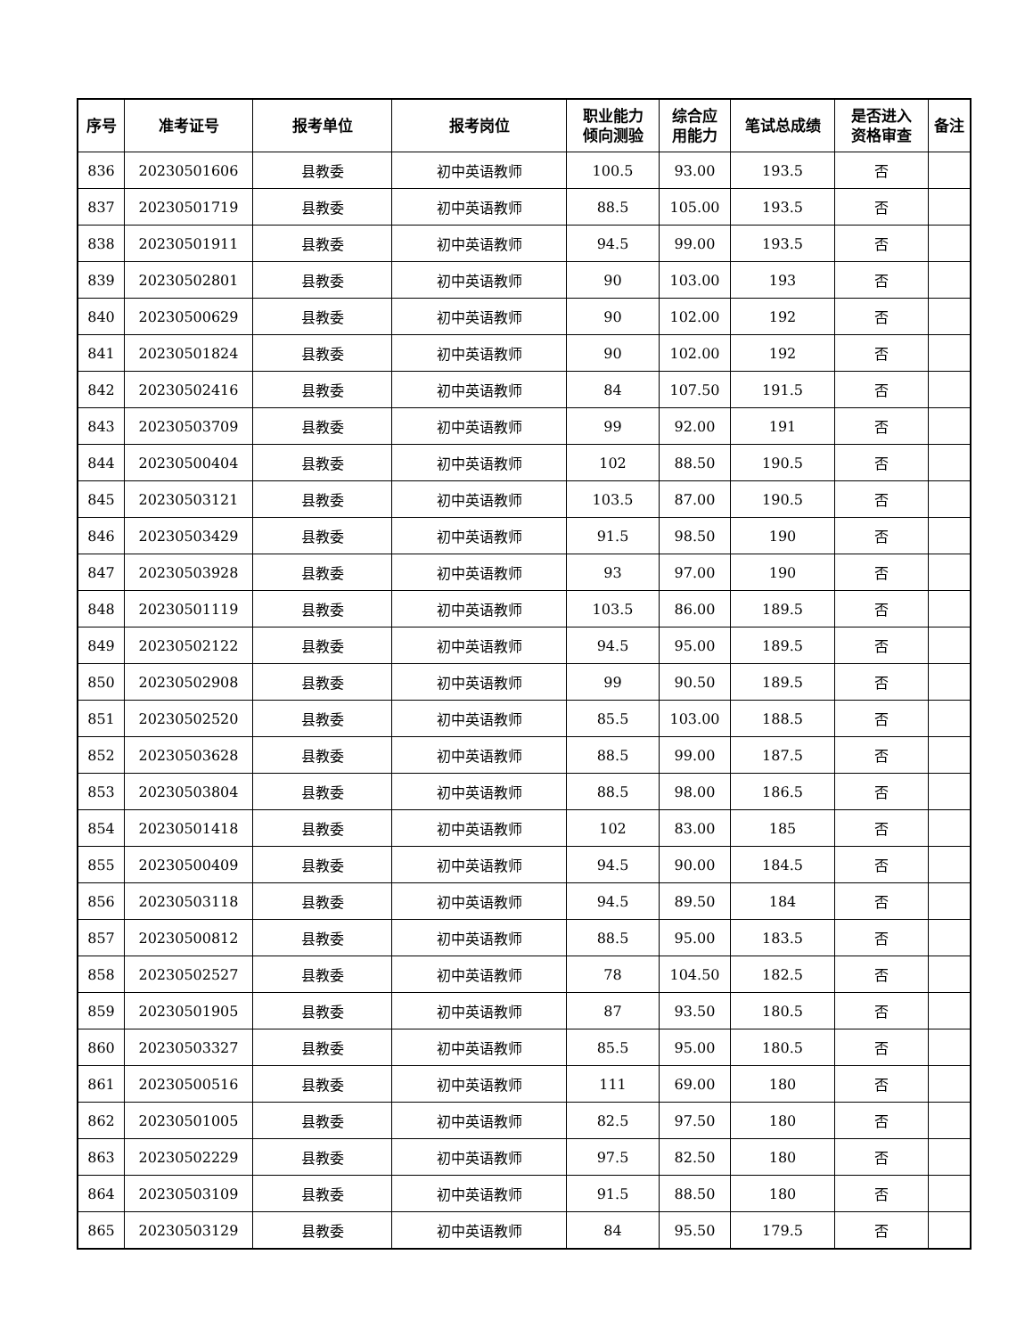| 序号 | 准考证号 | 报考单位 | 报考岗位 | 职业能力 倾向测验 | 综合应 用能力 | 笔试总成绩 | 是否进入 资格审查 | 备注 |
| --- | --- | --- | --- | --- | --- | --- | --- | --- |
| 836 | 20230501606 | 县教委 | 初中英语教师 | 100.5 | 93.00 | 193.5 | 否 | |
| 837 | 20230501719 | 县教委 | 初中英语教师 | 88.5 | 105.00 | 193.5 | 否 | |
| 838 | 20230501911 | 县教委 | 初中英语教师 | 94.5 | 99.00 | 193.5 | 否 | |
| 839 | 20230502801 | 县教委 | 初中英语教师 | 90 | 103.00 | 193 | 否 | |
| 840 | 20230500629 | 县教委 | 初中英语教师 | 90 | 102.00 | 192 | 否 | |
| 841 | 20230501824 | 县教委 | 初中英语教师 | 90 | 102.00 | 192 | 否 | |
| 842 | 20230502416 | 县教委 | 初中英语教师 | 84 | 107.50 | 191.5 | 否 | |
| 843 | 20230503709 | 县教委 | 初中英语教师 | 99 | 92.00 | 191 | 否 | |
| 844 | 20230500404 | 县教委 | 初中英语教师 | 102 | 88.50 | 190.5 | 否 | |
| 845 | 20230503121 | 县教委 | 初中英语教师 | 103.5 | 87.00 | 190.5 | 否 | |
| 846 | 20230503429 | 县教委 | 初中英语教师 | 91.5 | 98.50 | 190 | 否 | |
| 847 | 20230503928 | 县教委 | 初中英语教师 | 93 | 97.00 | 190 | 否 | |
| 848 | 20230501119 | 县教委 | 初中英语教师 | 103.5 | 86.00 | 189.5 | 否 | |
| 849 | 20230502122 | 县教委 | 初中英语教师 | 94.5 | 95.00 | 189.5 | 否 | |
| 850 | 20230502908 | 县教委 | 初中英语教师 | 99 | 90.50 | 189.5 | 否 | |
| 851 | 20230502520 | 县教委 | 初中英语教师 | 85.5 | 103.00 | 188.5 | 否 | |
| 852 | 20230503628 | 县教委 | 初中英语教师 | 88.5 | 99.00 | 187.5 | 否 | |
| 853 | 20230503804 | 县教委 | 初中英语教师 | 88.5 | 98.00 | 186.5 | 否 | |
| 854 | 20230501418 | 县教委 | 初中英语教师 | 102 | 83.00 | 185 | 否 | |
| 855 | 20230500409 | 县教委 | 初中英语教师 | 94.5 | 90.00 | 184.5 | 否 | |
| 856 | 20230503118 | 县教委 | 初中英语教师 | 94.5 | 89.50 | 184 | 否 | |
| 857 | 20230500812 | 县教委 | 初中英语教师 | 88.5 | 95.00 | 183.5 | 否 | |
| 858 | 20230502527 | 县教委 | 初中英语教师 | 78 | 104.50 | 182.5 | 否 | |
| 859 | 20230501905 | 县教委 | 初中英语教师 | 87 | 93.50 | 180.5 | 否 | |
| 860 | 20230503327 | 县教委 | 初中英语教师 | 85.5 | 95.00 | 180.5 | 否 | |
| 861 | 20230500516 | 县教委 | 初中英语教师 | 111 | 69.00 | 180 | 否 | |
| 862 | 20230501005 | 县教委 | 初中英语教师 | 82.5 | 97.50 | 180 | 否 | |
| 863 | 20230502229 | 县教委 | 初中英语教师 | 97.5 | 82.50 | 180 | 否 | |
| 864 | 20230503109 | 县教委 | 初中英语教师 | 91.5 | 88.50 | 180 | 否 | |
| 865 | 20230503129 | 县教委 | 初中英语教师 | 84 | 95.50 | 179.5 | 否 | |